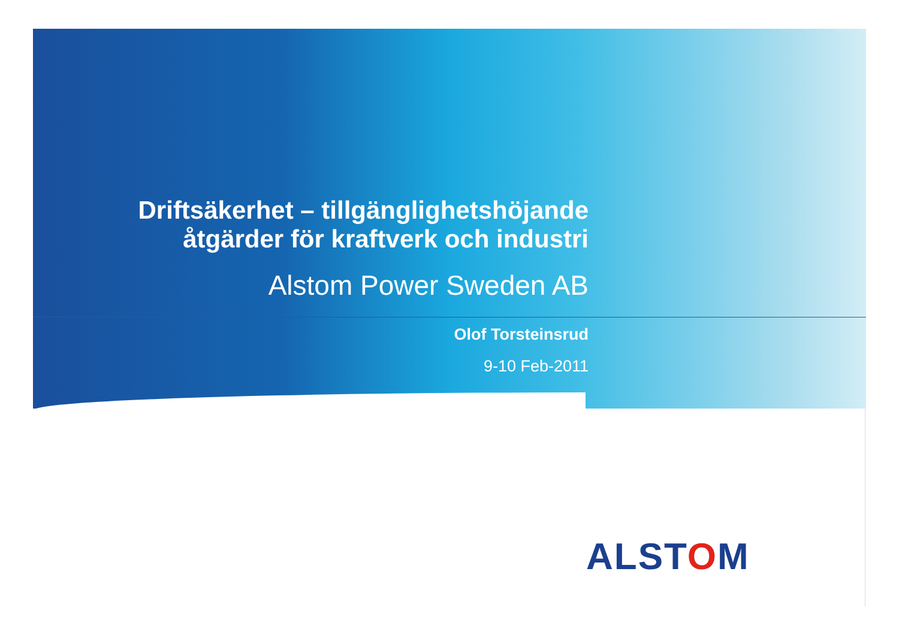Driftsäkerhet – tillgänglighetshöjande
åtgärder för kraftverk och industri
Alstom Power Sweden AB
Olof Torsteinsrud
9-10 Feb-2011
ALSTOM